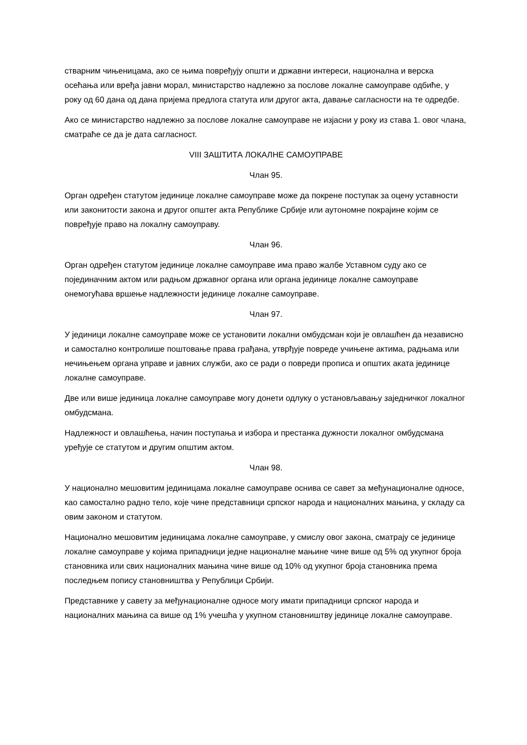стварним чињеницама, ако се њима повређују општи и државни интереси, национална и верска осећања или вређа јавни морал, министарство надлежно за послове локалне самоуправе одбиће, у року од 60 дана од дана пријема предлога статута или другог акта, давање сагласности на те одредбе.
Ако се министарство надлежно за послове локалне самоуправе не изјасни у року из става 1. овог члана, сматраће се да је дата сагласност.
VIII ЗАШТИТА ЛОКАЛНЕ САМОУПРАВЕ
Члан 95.
Орган одређен статутом јединице локалне самоуправе може да покрене поступак за оцену уставности или законитости закона и другог општег акта Републике Србије или аутономне покрајине којим се повређује право на локалну самоуправу.
Члан 96.
Орган одређен статутом јединице локалне самоуправе има право жалбе Уставном суду ако се појединачним актом или радњом државног органа или органа јединице локалне самоуправе онемогућава вршење надлежности јединице локалне самоуправе.
Члан 97.
У јединици локалне самоуправе може се установити локални омбудсман који је овлашћен да независно и самостално контролише поштовање права грађана, утврђује повреде учињене актима, радњама или нечињењем органа управе и јавних служби, ако се ради о повреди прописа и општих аката јединице локалне самоуправе.
Две или више јединица локалне самоуправе могу донети одлуку о установљавању заједничког локалног омбудсмана.
Надлежност и овлашћења, начин поступања и избора и престанка дужности локалног омбудсмана уређује се статутом и другим општим актом.
Члан 98.
У национално мешовитим јединицама локалне самоуправе оснива се савет за међунационалне односе, као самостално радно тело, које чине представници српског народа и националних мањина, у складу са овим законом и статутом.
Национално мешовитим јединицама локалне самоуправе, у смислу овог закона, сматрају се јединице локалне самоуправе у којима припадници једне националне мањине чине више од 5% од укупног броја становника или свих националних мањина чине више од 10% од укупног броја становника према последњем попису становништва у Републици Србији.
Представнике у савету за међунационалне односе могу имати припадници српског народа и националних мањина са више од 1% учешћа у укупном становништву јединице локалне самоуправе.